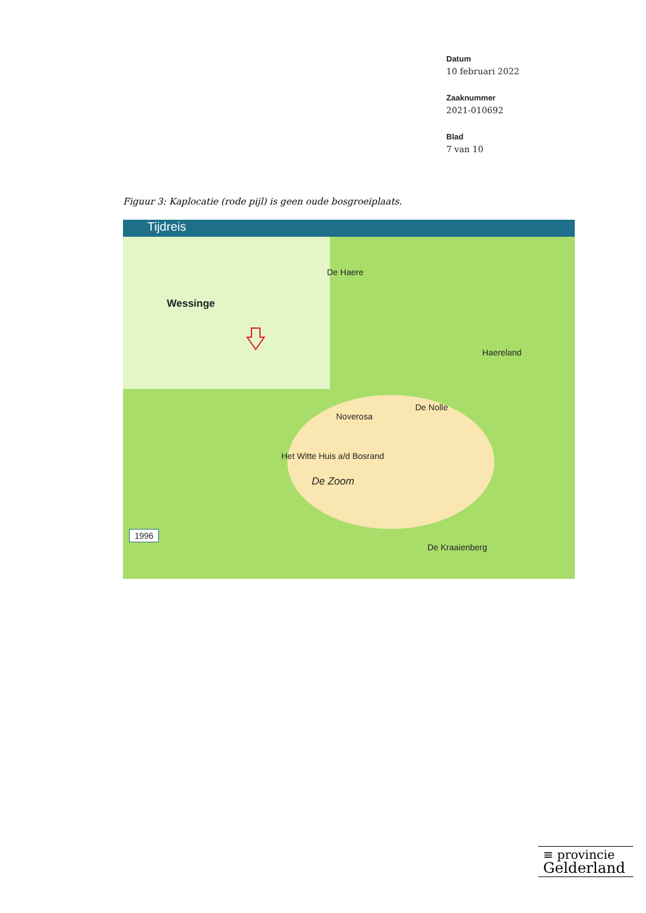Datum
10 februari 2022
Zaaknummer
2021-010692
Blad
7 van 10
Figuur 3: Kaplocatie (rode pijl) is geen oude bosgroeiplaats.
Tijdreis
Wessinge
De Haere
Noverosa
De Nolle
Het Witte Huis a/d Bosrand
De Zoom
Haereland
De Kraaienberg
1996
≡ provincie
Gelderland